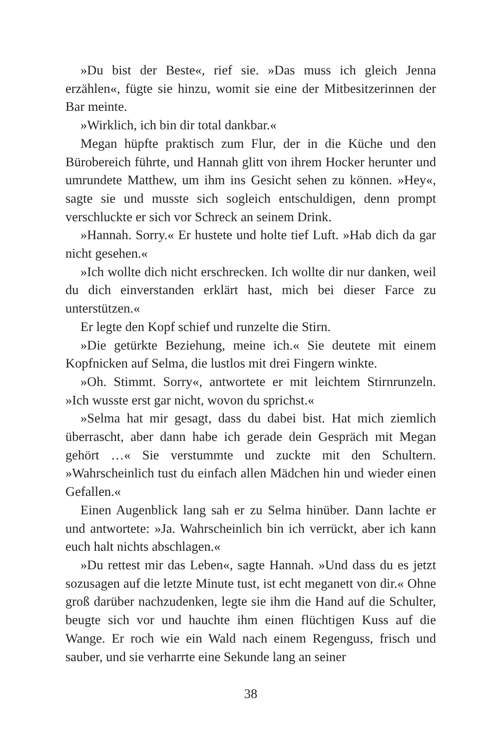»Du bist der Beste«, rief sie. »Das muss ich gleich Jenna erzählen«, fügte sie hinzu, womit sie eine der Mitbesitzerinnen der Bar meinte.
»Wirklich, ich bin dir total dankbar.«
Megan hüpfte praktisch zum Flur, der in die Küche und den Bürobereich führte, und Hannah glitt von ihrem Hocker herunter und umrundete Matthew, um ihm ins Gesicht sehen zu können. »Hey«, sagte sie und musste sich sogleich entschuldigen, denn prompt verschluckte er sich vor Schreck an seinem Drink.
»Hannah. Sorry.« Er hustete und holte tief Luft. »Hab dich da gar nicht gesehen.«
»Ich wollte dich nicht erschrecken. Ich wollte dir nur danken, weil du dich einverstanden erklärt hast, mich bei dieser Farce zu unterstützen.«
Er legte den Kopf schief und runzelte die Stirn.
»Die getürkte Beziehung, meine ich.« Sie deutete mit einem Kopfnicken auf Selma, die lustlos mit drei Fingern winkte.
»Oh. Stimmt. Sorry«, antwortete er mit leichtem Stirnrunzeln. »Ich wusste erst gar nicht, wovon du sprichst.«
»Selma hat mir gesagt, dass du dabei bist. Hat mich ziemlich überrascht, aber dann habe ich gerade dein Gespräch mit Megan gehört …« Sie verstummte und zuckte mit den Schultern. »Wahrscheinlich tust du einfach allen Mädchen hin und wieder einen Gefallen.«
Einen Augenblick lang sah er zu Selma hinüber. Dann lachte er und antwortete: »Ja. Wahrscheinlich bin ich verrückt, aber ich kann euch halt nichts abschlagen.«
»Du rettest mir das Leben«, sagte Hannah. »Und dass du es jetzt sozusagen auf die letzte Minute tust, ist echt meganett von dir.« Ohne groß darüber nachzudenken, legte sie ihm die Hand auf die Schulter, beugte sich vor und hauchte ihm einen flüchtigen Kuss auf die Wange. Er roch wie ein Wald nach einem Regenguss, frisch und sauber, und sie verharrte eine Sekunde lang an seiner
38